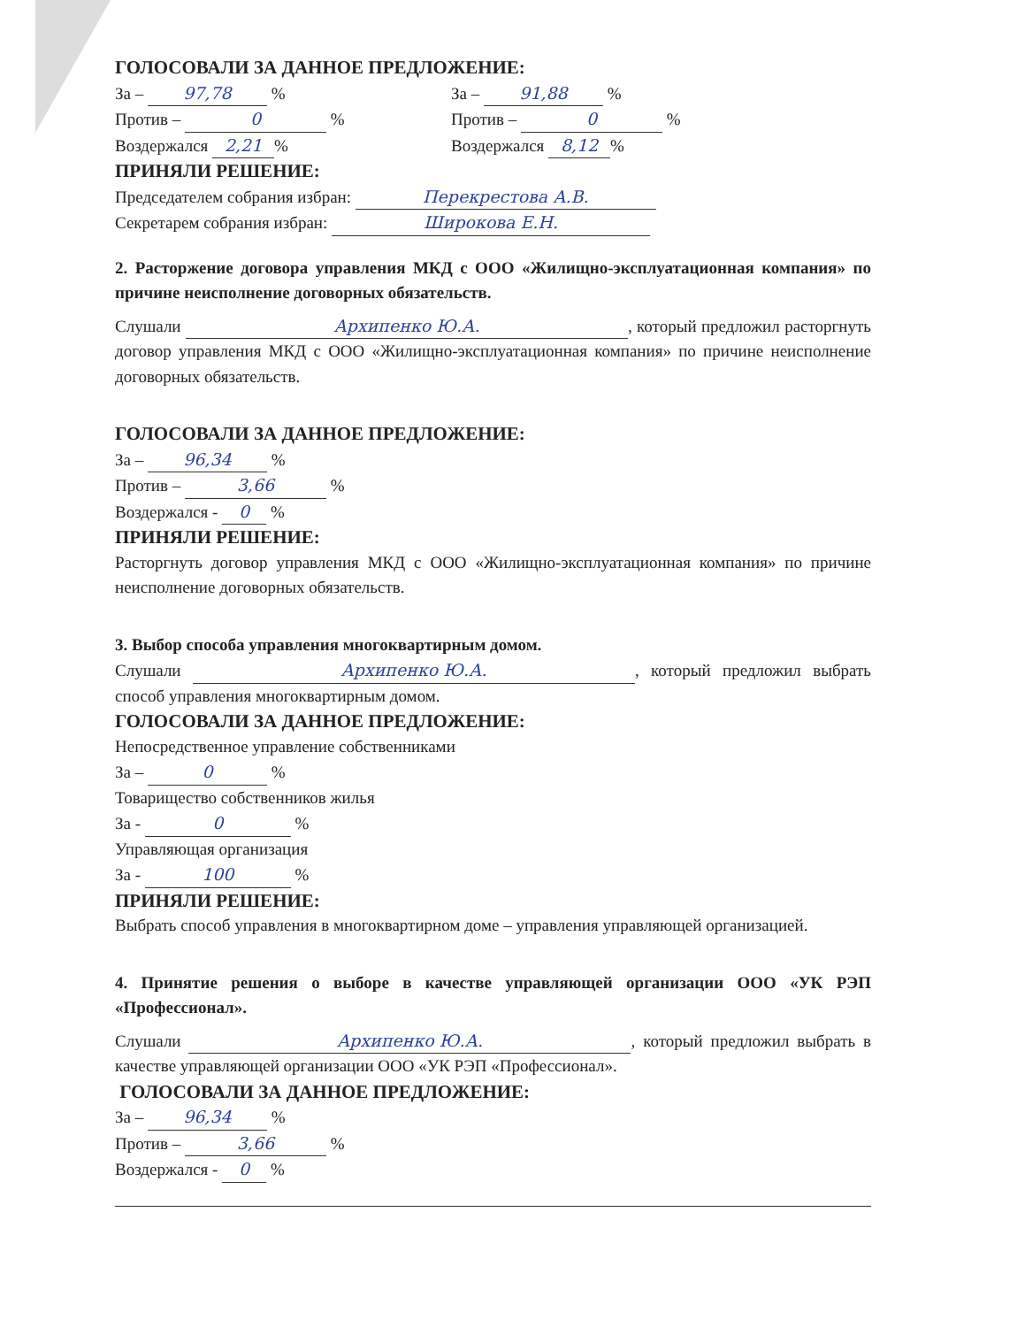ГОЛОСОВАЛИ ЗА ДАННОЕ ПРЕДЛОЖЕНИЕ:
За – 97,78 %
Против – 0 %
Воздержался 2,21%
За – 91,88 %
Против – 0 %
Воздержался 8,12%
ПРИНЯЛИ РЕШЕНИЕ:
Председателем собрания избран: Перекрестова А.В.
Секретарем собрания избран: Широкова Е.Н.
2. Расторжение договора управления МКД с ООО «Жилищно-эксплуатационная компания» по причине неисполнение договорных обязательств.
Слушали Архипенко Ю.А., который предложил расторгнуть договор управления МКД с ООО «Жилищно-эксплуатационная компания» по причине неисполнение договорных обязательств.
ГОЛОСОВАЛИ ЗА ДАННОЕ ПРЕДЛОЖЕНИЕ:
За – 96,34 %
Против – 3,66 %
Воздержался - 0 %
ПРИНЯЛИ РЕШЕНИЕ:
Расторгнуть договор управления МКД с ООО «Жилищно-эксплуатационная компания» по причине неисполнение договорных обязательств.
3. Выбор способа управления многоквартирным домом.
Слушали Архипенко Ю.А., который предложил выбрать способ управления многоквартирным домом.
ГОЛОСОВАЛИ ЗА ДАННОЕ ПРЕДЛОЖЕНИЕ:
Непосредственное управление собственниками
За – 0 %
Товарищество собственников жилья
За - 0 %
Управляющая организация
За - 100 %
ПРИНЯЛИ РЕШЕНИЕ:
Выбрать способ управления в многоквартирном доме – управления управляющей организацией.
4. Принятие решения о выборе в качестве управляющей организации ООО «УК РЭП «Профессионал».
Слушали Архипенко Ю.А., который предложил выбрать в качестве управляющей организации ООО «УК РЭП «Профессионал».
ГОЛОСОВАЛИ ЗА ДАННОЕ ПРЕДЛОЖЕНИЕ:
За – 96,34 %
Против – 3,66 %
Воздержался - 0 %